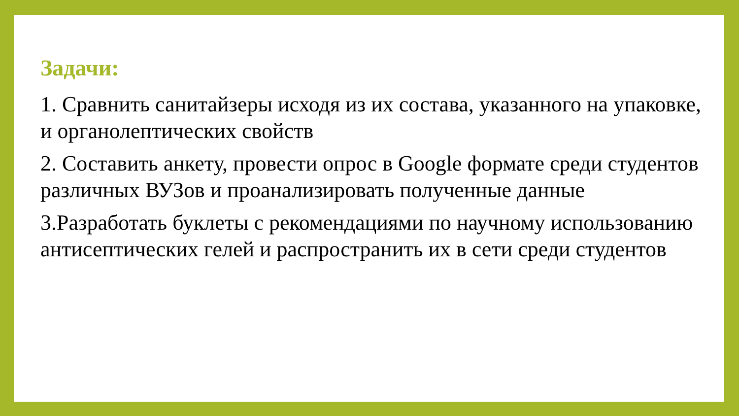Задачи:
1. Сравнить санитайзеры исходя из их состава, указанного на упаковке, и органолептических свойств
2. Составить анкету, провести опрос в Google формате среди студентов различных ВУЗов и проанализировать полученные данные
3.Разработать буклеты с рекомендациями по научному использованию антисептических гелей и распространить их в сети среди студентов